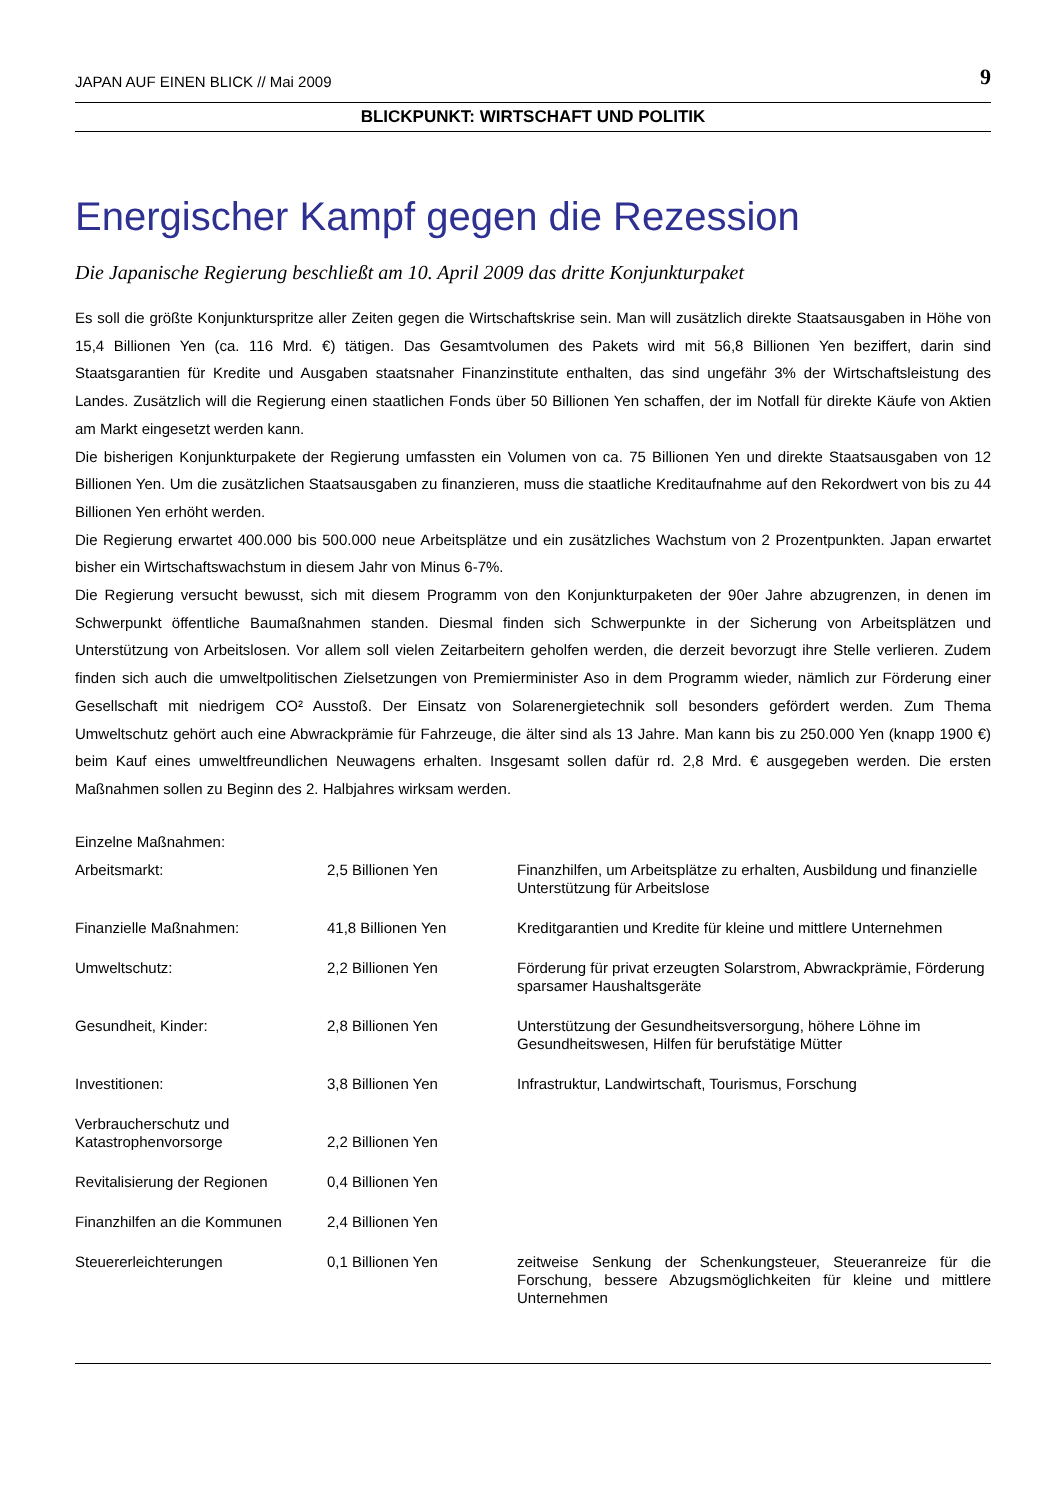JAPAN AUF EINEN BLICK // Mai 2009 9
BLICKPUNKT: WIRTSCHAFT UND POLITIK
Energischer Kampf gegen die Rezession
Die Japanische Regierung beschließt am 10. April 2009 das dritte Konjunkturpaket
Es soll die größte Konjunkturspritze aller Zeiten gegen die Wirtschaftskrise sein. Man will zusätzlich direkte Staatsausgaben in Höhe von 15,4 Billionen Yen (ca. 116 Mrd. €) tätigen. Das Gesamtvolumen des Pakets wird mit 56,8 Billionen Yen beziffert, darin sind Staatsgarantien für Kredite und Ausgaben staatsnaher Finanzinstitute enthalten, das sind ungefähr 3% der Wirtschaftsleistung des Landes. Zusätzlich will die Regierung einen staatlichen Fonds über 50 Billionen Yen schaffen, der im Notfall für direkte Käufe von Aktien am Markt eingesetzt werden kann.
Die bisherigen Konjunkturpakete der Regierung umfassten ein Volumen von ca. 75 Billionen Yen und direkte Staatsausgaben von 12 Billionen Yen. Um die zusätzlichen Staatsausgaben zu finanzieren, muss die staatliche Kreditaufnahme auf den Rekordwert von bis zu 44 Billionen Yen erhöht werden.
Die Regierung erwartet 400.000 bis 500.000 neue Arbeitsplätze und ein zusätzliches Wachstum von 2 Prozentpunkten. Japan erwartet bisher ein Wirtschaftswachstum in diesem Jahr von Minus 6-7%.
Die Regierung versucht bewusst, sich mit diesem Programm von den Konjunkturpaketen der 90er Jahre abzugrenzen, in denen im Schwerpunkt öffentliche Baumaßnahmen standen. Diesmal finden sich Schwerpunkte in der Sicherung von Arbeitsplätzen und Unterstützung von Arbeitslosen. Vor allem soll vielen Zeitarbeitern geholfen werden, die derzeit bevorzugt ihre Stelle verlieren. Zudem finden sich auch die umweltpolitischen Zielsetzungen von Premierminister Aso in dem Programm wieder, nämlich zur Förderung einer Gesellschaft mit niedrigem CO² Ausstoß. Der Einsatz von Solarenergietechnik soll besonders gefördert werden. Zum Thema Umweltschutz gehört auch eine Abwrackprämie für Fahrzeuge, die älter sind als 13 Jahre. Man kann bis zu 250.000 Yen (knapp 1900 €) beim Kauf eines umweltfreundlichen Neuwagens erhalten. Insgesamt sollen dafür rd. 2,8 Mrd. € ausgegeben werden. Die ersten Maßnahmen sollen zu Beginn des 2. Halbjahres wirksam werden.
| Einzelne Maßnahmen: | | |
| Arbeitsmarkt: | 2,5 Billionen Yen | Finanzhilfen, um Arbeitsplätze zu erhalten, Ausbildung und finanzielle Unterstützung für Arbeitslose |
| Finanzielle Maßnahmen: | 41,8 Billionen Yen | Kreditgarantien und Kredite für kleine und mittlere Unternehmen |
| Umweltschutz: | 2,2 Billionen Yen | Förderung für privat erzeugten Solarstrom, Abwrackprämie, Förderung sparsamer Haushaltsgeräte |
| Gesundheit, Kinder: | 2,8 Billionen Yen | Unterstützung der Gesundheitsversorgung, höhere Löhne im Gesundheitswesen, Hilfen für berufstätige Mütter |
| Investitionen: | 3,8 Billionen Yen | Infrastruktur, Landwirtschaft, Tourismus, Forschung |
| Verbraucherschutz und Katastrophenvorsorge | 2,2 Billionen Yen | |
| Revitalisierung der Regionen | 0,4 Billionen Yen | |
| Finanzhilfen an die Kommunen | 2,4 Billionen Yen | |
| Steuererleichterungen | 0,1 Billionen Yen | zeitweise Senkung der Schenkungsteuer, Steueranreize für die Forschung, bessere Abzugsmöglichkeiten für kleine und mittlere Unternehmen |